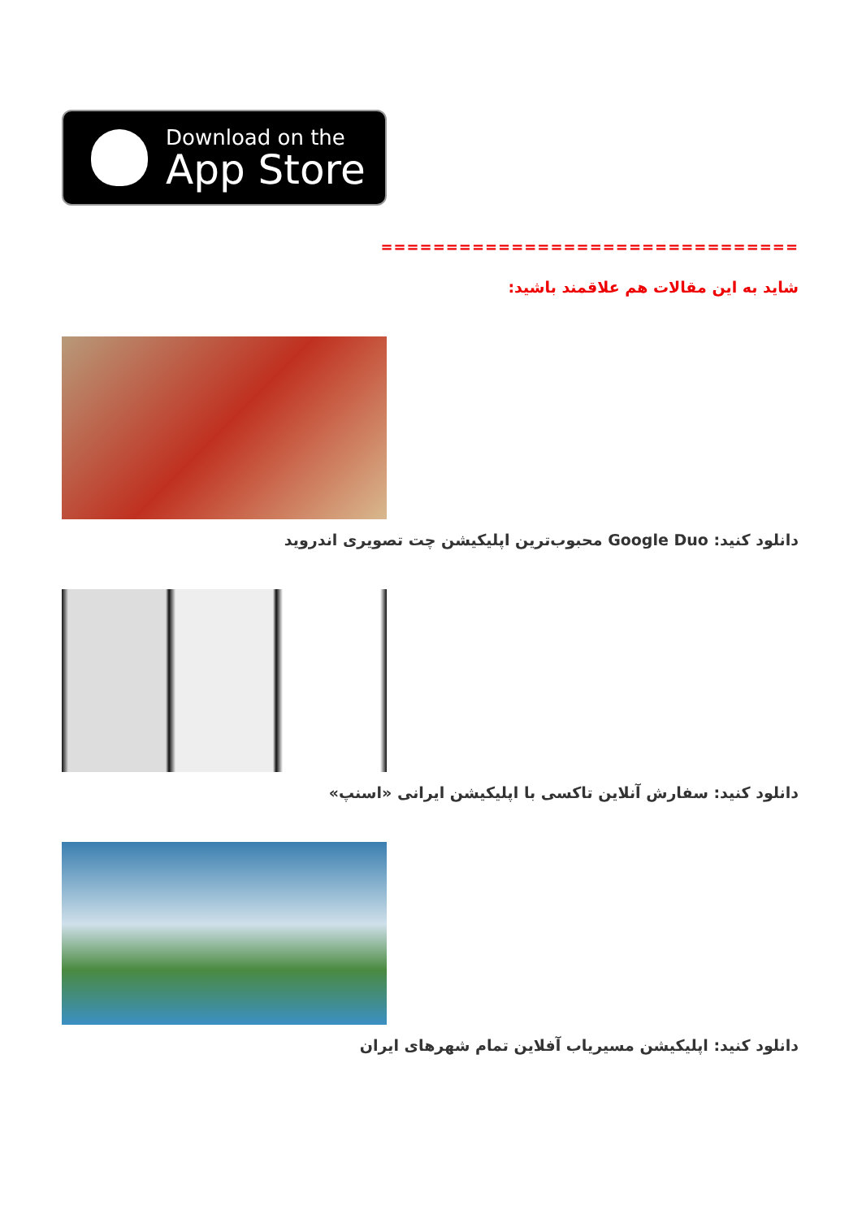Download on the
App Store
================================
شاید به این مقالات هم علاقمند باشید:
دانلود کنید: Google Duo محبوب‌ترین اپلیکیشن چت تصویری اندروید
دانلود کنید: سفارش آنلاین تاکسی با اپلیکیشن ایرانی «اسنپ»
دانلود کنید: اپلیکیشن مسیریاب آفلاین تمام شهرهای ایران